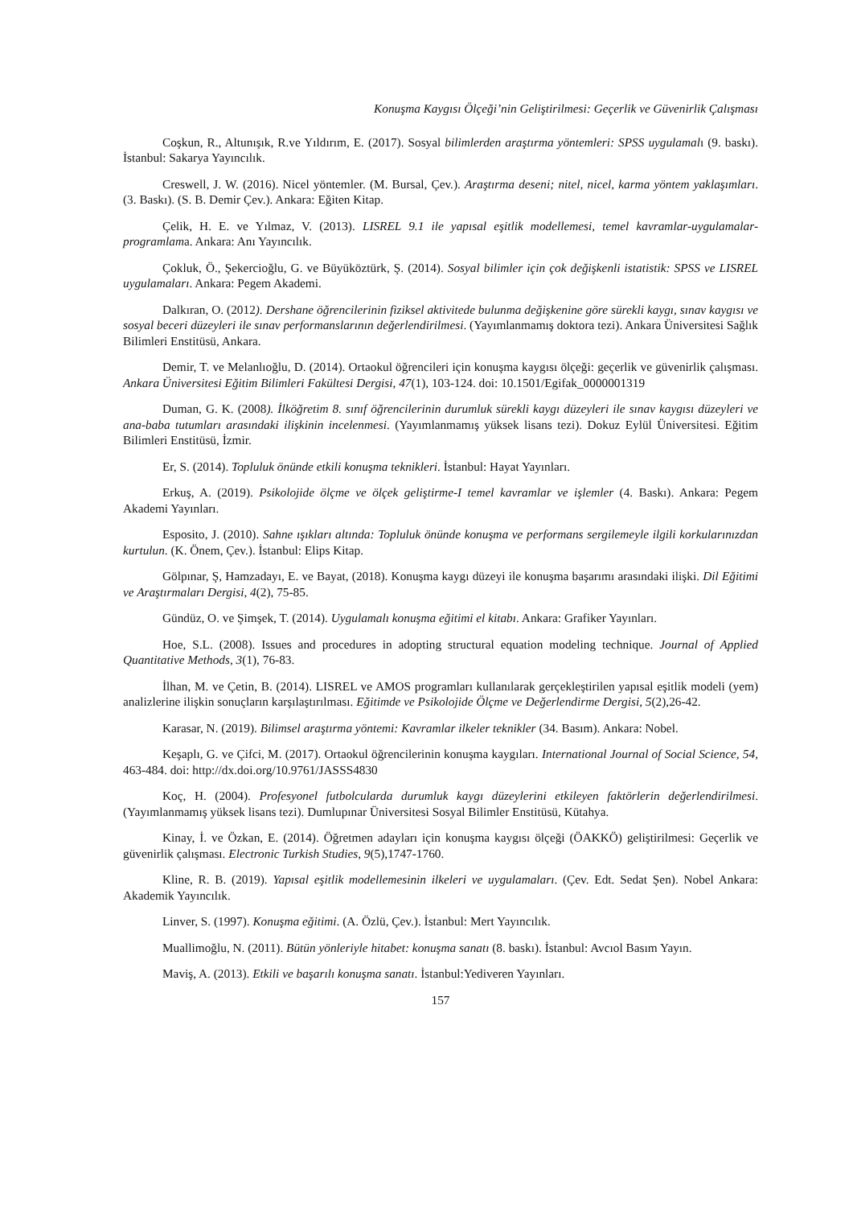Konuşma Kaygısı Ölçeği’nin Geliştirilmesi: Geçerlik ve Güvenirlik Çalışması
Coşkun, R., Altunışık, R.ve Yıldırım, E. (2017). Sosyal bilimlerden araştırma yöntemleri: SPSS uygulamalı (9. baskı). İstanbul: Sakarya Yayıncılık.
Creswell, J. W. (2016). Nicel yöntemler. (M. Bursal, Çev.). Araştırma deseni; nitel, nicel, karma yöntem yaklaşımları. (3. Baskı). (S. B. Demir Çev.). Ankara: Eğiten Kitap.
Çelik, H. E. ve Yılmaz, V. (2013). LISREL 9.1 ile yapısal eşitlik modellemesi, temel kavramlar-uygulamalar-programlama. Ankara: Anı Yayıncılık.
Çokluk, Ö., Şekercioğlu, G. ve Büyüköztürk, Ş. (2014). Sosyal bilimler için çok değişkenli istatistik: SPSS ve LISREL uygulamaları. Ankara: Pegem Akademi.
Dalkıran, O. (2012). Dershane öğrencilerinin fiziksel aktivitede bulunma değişkenine göre sürekli kaygı, sınav kaygısı ve sosyal beceri düzeyleri ile sınav performanslarının değerlendirilmesi. (Yayımlanmamış doktora tezi). Ankara Üniversitesi Sağlık Bilimleri Enstitüsü, Ankara.
Demir, T. ve Melanlıoğlu, D. (2014). Ortaokul öğrencileri için konuşma kaygısı ölçeği: geçerlik ve güvenirlik çalışması. Ankara Üniversitesi Eğitim Bilimleri Fakültesi Dergisi, 47(1), 103-124. doi: 10.1501/Egifak_0000001319
Duman, G. K. (2008). İlköğretim 8. sınıf öğrencilerinin durumluk sürekli kaygı düzeyleri ile sınav kaygısı düzeyleri ve ana-baba tutumları arasındaki ilişkinin incelenmesi. (Yayımlanmamış yüksek lisans tezi). Dokuz Eylül Üniversitesi. Eğitim Bilimleri Enstitüsü, İzmir.
Er, S. (2014). Topluluk önünde etkili konuşma teknikleri. İstanbul: Hayat Yayınları.
Erkuş, A. (2019). Psikolojide ölçme ve ölçek geliştirme-I temel kavramlar ve işlemler (4. Baskı). Ankara: Pegem Akademi Yayınları.
Esposito, J. (2010). Sahne ışıkları altında: Topluluk önünde konuşma ve performans sergilemeyle ilgili korkularınızdan kurtulun. (K. Önem, Çev.). İstanbul: Elips Kitap.
Gölpınar, Ş, Hamzadayı, E. ve Bayat, (2018). Konuşma kaygı düzeyi ile konuşma başarımı arasındaki ilişki. Dil Eğitimi ve Araştırmaları Dergisi, 4(2), 75-85.
Gündüz, O. ve Şimşek, T. (2014). Uygulamalı konuşma eğitimi el kitabı. Ankara: Grafiker Yayınları.
Hoe, S.L. (2008). Issues and procedures in adopting structural equation modeling technique. Journal of Applied Quantitative Methods, 3(1), 76-83.
İlhan, M. ve Çetin, B. (2014). LISREL ve AMOS programları kullanılarak gerçekleştirilen yapısal eşitlik modeli (yem) analizlerine ilişkin sonuçların karşılaştırılması. Eğitimde ve Psikolojide Ölçme ve Değerlendirme Dergisi, 5(2),26-42.
Karasar, N. (2019). Bilimsel araştırma yöntemi: Kavramlar ilkeler teknikler (34. Basım). Ankara: Nobel.
Keşaplı, G. ve Çifci, M. (2017). Ortaokul öğrencilerinin konuşma kaygıları. International Journal of Social Science, 54, 463-484. doi: http://dx.doi.org/10.9761/JASSS4830
Koç, H. (2004). Profesyonel futbolcularda durumluk kaygı düzeylerini etkileyen faktörlerin değerlendirilmesi. (Yayımlanmamış yüksek lisans tezi). Dumlupınar Üniversitesi Sosyal Bilimler Enstitüsü, Kütahya.
Kinay, İ. ve Özkan, E. (2014). Öğretmen adayları için konuşma kaygısı ölçeği (ÖAKKÖ) geliştirilmesi: Geçerlik ve güvenirlik çalışması. Electronic Turkish Studies, 9(5),1747-1760.
Kline, R. B. (2019). Yapısal eşitlik modellemesinin ilkeleri ve uygulamaları. (Çev. Edt. Sedat Şen). Nobel Ankara: Akademik Yayıncılık.
Linver, S. (1997). Konuşma eğitimi. (A. Özlü, Çev.). İstanbul: Mert Yayıncılık.
Muallimoğlu, N. (2011). Bütün yönleriyle hitabet: konuşma sanatı (8. baskı). İstanbul: Avcıol Basım Yayın.
Maviş, A. (2013). Etkili ve başarılı konuşma sanatı. İstanbul:Yediveren Yayınları.
157